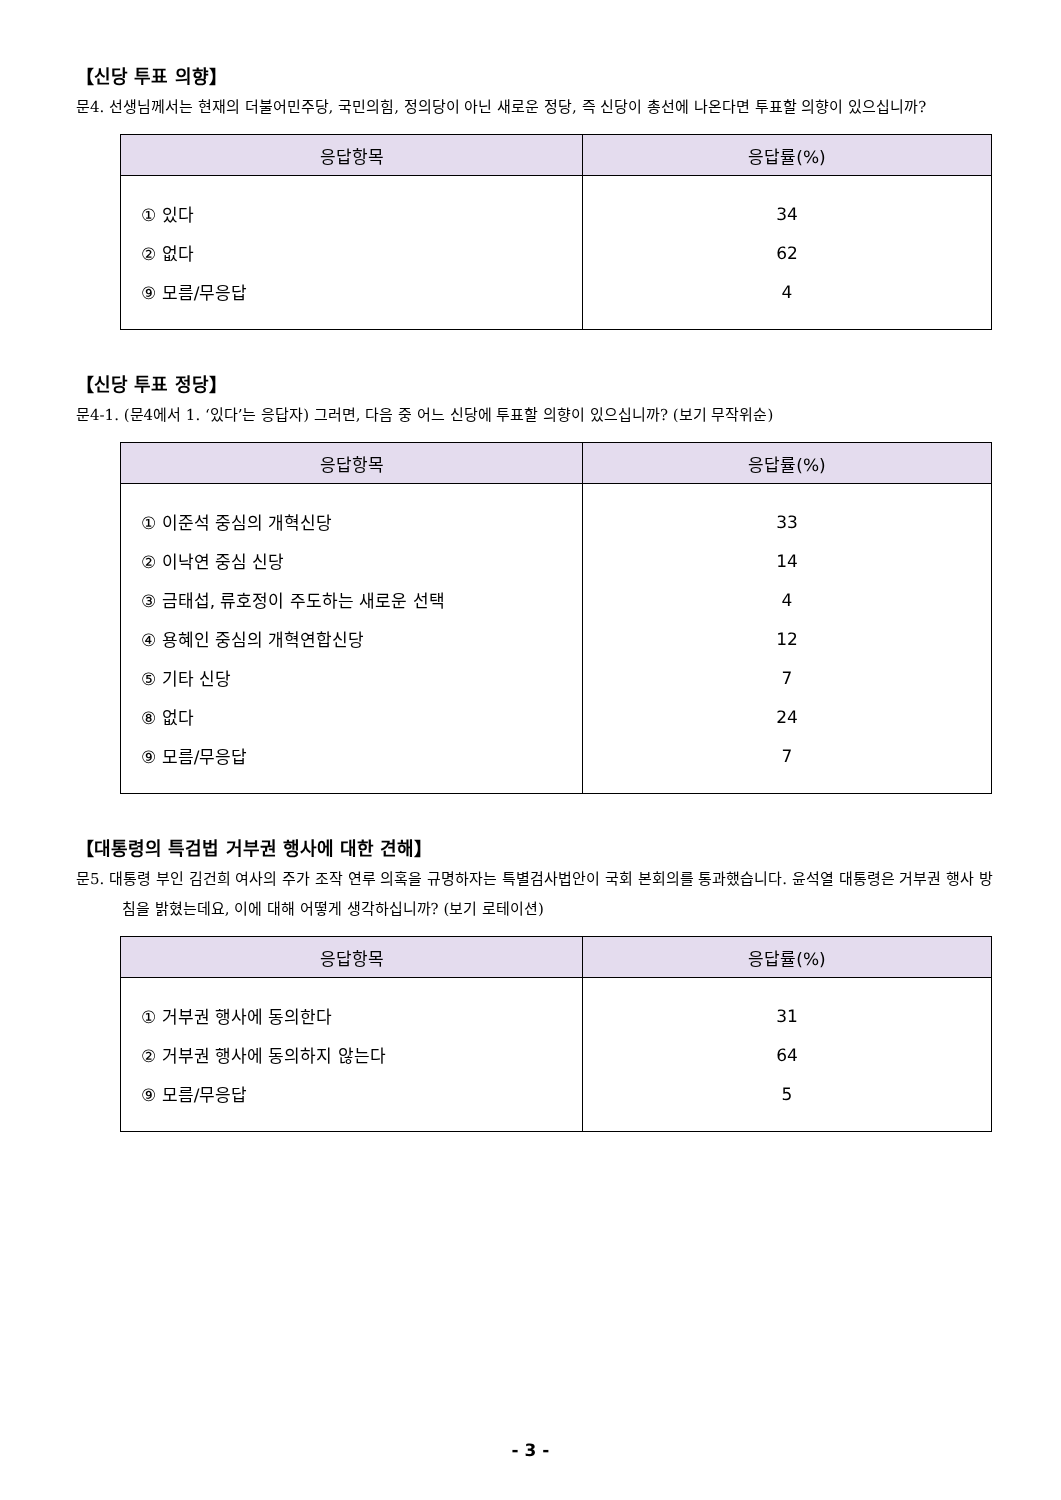【신당 투표 의향】
문4. 선생님께서는 현재의 더불어민주당, 국민의힘, 정의당이 아닌 새로운 정당, 즉 신당이 총선에 나온다면 투표할 의향이 있으십니까?
| 응답항목 | 응답률(%) |
| --- | --- |
| ① 있다 | 34 |
| ② 없다 | 62 |
| ⑨ 모름/무응답 | 4 |
【신당 투표 정당】
문4-1. (문4에서 1. ‘있다’는 응답자) 그러면, 다음 중 어느 신당에 투표할 의향이 있으십니까? (보기 무작위순)
| 응답항목 | 응답률(%) |
| --- | --- |
| ① 이준석 중심의 개혁신당 | 33 |
| ② 이낙연 중심 신당 | 14 |
| ③ 금태섭, 류호정이 주도하는 새로운 선택 | 4 |
| ④ 용혜인 중심의 개혁연합신당 | 12 |
| ⑤ 기타 신당 | 7 |
| ⑧ 없다 | 24 |
| ⑨ 모름/무응답 | 7 |
【대통령의 특검법 거부권 행사에 대한 견해】
문5. 대통령 부인 김건희 여사의 주가 조작 연루 의혹을 규명하자는 특별검사법안이 국회 본회의를 통과했습니다. 윤석열 대통령은 거부권 행사 방침을 밝혔는데요, 이에 대해 어떻게 생각하십니까? (보기 로테이션)
| 응답항목 | 응답률(%) |
| --- | --- |
| ① 거부권 행사에 동의한다 | 31 |
| ② 거부권 행사에 동의하지 않는다 | 64 |
| ⑨ 모름/무응답 | 5 |
- 3 -